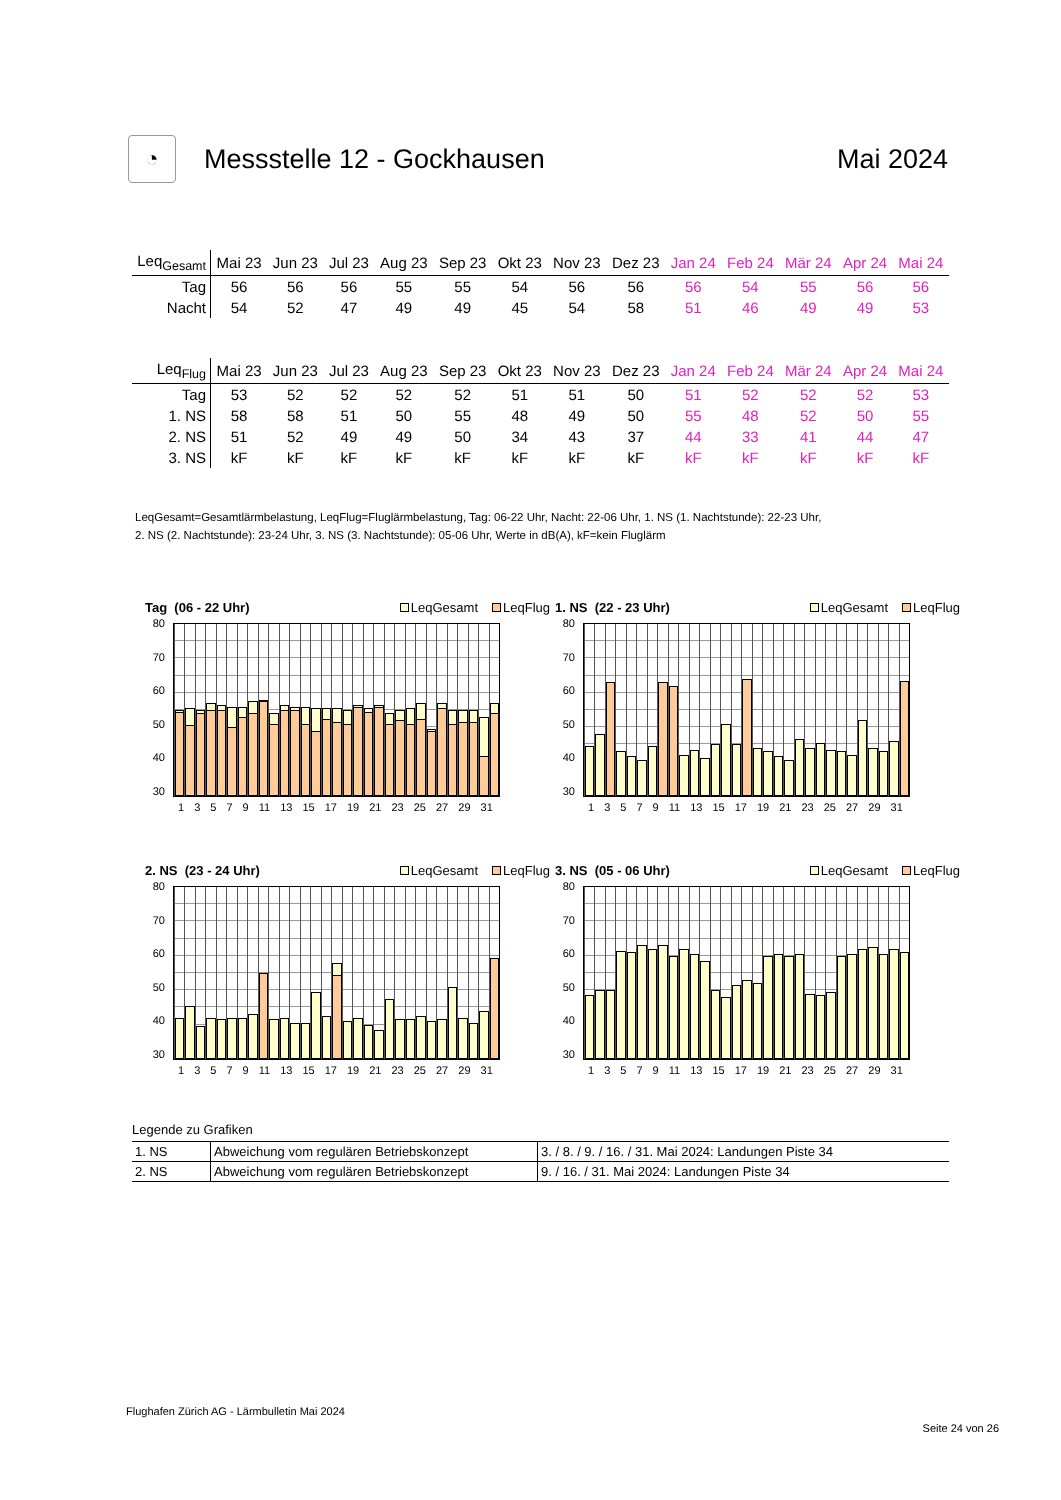◔
Messstelle 12 - Gockhausen Mai 2024
| Leq<sub>Gesamt</sub> | Mai 23 | Jun 23 | Jul 23 | Aug 23 | Sep 23 | Okt 23 | Nov 23 | Dez 23 | Jan 24 | Feb 24 | Mär 24 | Apr 24 | Mai 24 |
| --- | --- | --- | --- | --- | --- | --- | --- | --- | --- | --- | --- | --- | --- |
| Tag | 56 | 56 | 56 | 55 | 55 | 54 | 56 | 56 | 56 | 54 | 55 | 56 | 56 |
| Nacht | 54 | 52 | 47 | 49 | 49 | 45 | 54 | 58 | 51 | 46 | 49 | 49 | 53 |
| Leq<sub>Flug</sub> | Mai 23 | Jun 23 | Jul 23 | Aug 23 | Sep 23 | Okt 23 | Nov 23 | Dez 23 | Jan 24 | Feb 24 | Mär 24 | Apr 24 | Mai 24 |
| --- | --- | --- | --- | --- | --- | --- | --- | --- | --- | --- | --- | --- | --- |
| Tag | 53 | 52 | 52 | 52 | 52 | 51 | 51 | 50 | 51 | 52 | 52 | 52 | 53 |
| 1. NS | 58 | 58 | 51 | 50 | 55 | 48 | 49 | 50 | 55 | 48 | 52 | 50 | 55 |
| 2. NS | 51 | 52 | 49 | 49 | 50 | 34 | 43 | 37 | 44 | 33 | 41 | 44 | 47 |
| 3. NS | kF | kF | kF | kF | kF | kF | kF | kF | kF | kF | kF | kF | kF |
LeqGesamt=Gesamtlärmbelastung, LeqFlug=Fluglärmbelastung, Tag: 06-22 Uhr, Nacht: 22-06 Uhr, 1. NS (1. Nachtstunde): 22-23 Uhr,
2. NS (2. Nachtstunde): 23-24 Uhr, 3. NS (3. Nachtstunde): 05-06 Uhr, Werte in dB(A), kF=kein Fluglärm
Tag (06 - 22 Uhr) LeqGesamt LeqFlug
80
70
60
50
40
30
1 3 5 7 9 11 13 15 17 19 21 23 25 27 29 31
1. NS (22 - 23 Uhr) LeqGesamt LeqFlug
80
70
60
50
40
30
1 3 5 7 9 11 13 15 17 19 21 23 25 27 29 31
2. NS (23 - 24 Uhr) LeqGesamt LeqFlug
80
70
60
50
40
30
1 3 5 7 9 11 13 15 17 19 21 23 25 27 29 31
3. NS (05 - 06 Uhr) LeqGesamt LeqFlug
80
70
60
50
40
30
1 3 5 7 9 11 13 15 17 19 21 23 25 27 29 31
Legende zu Grafiken
| 1. NS | Abweichung vom regulären Betriebskonzept | 3. / 8. / 9. / 16. / 31. Mai 2024: Landungen Piste 34 |
| 2. NS | Abweichung vom regulären Betriebskonzept | 9. / 16. / 31. Mai 2024: Landungen Piste 34 |
Flughafen Zürich AG - Lärmbulletin Mai 2024
Seite 24 von 26